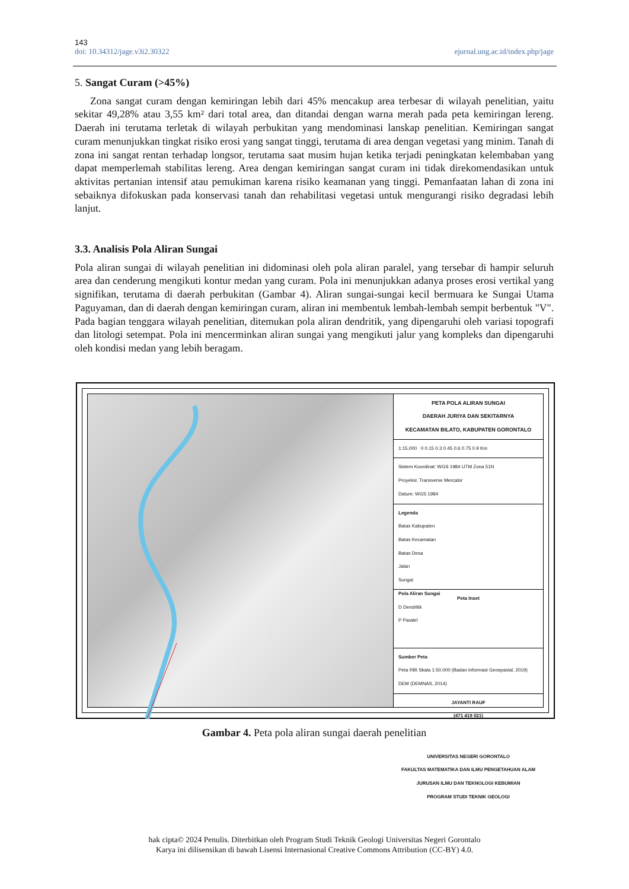143
doi: 10.34312/jage.v3i2.30322 ejurnal.ung.ac.id/index.php/jage
5. Sangat Curam (>45%)
Zona sangat curam dengan kemiringan lebih dari 45% mencakup area terbesar di wilayah penelitian, yaitu sekitar 49,28% atau 3,55 km² dari total area, dan ditandai dengan warna merah pada peta kemiringan lereng. Daerah ini terutama terletak di wilayah perbukitan yang mendominasi lanskap penelitian. Kemiringan sangat curam menunjukkan tingkat risiko erosi yang sangat tinggi, terutama di area dengan vegetasi yang minim. Tanah di zona ini sangat rentan terhadap longsor, terutama saat musim hujan ketika terjadi peningkatan kelembaban yang dapat memperlemah stabilitas lereng. Area dengan kemiringan sangat curam ini tidak direkomendasikan untuk aktivitas pertanian intensif atau pemukiman karena risiko keamanan yang tinggi. Pemanfaatan lahan di zona ini sebaiknya difokuskan pada konservasi tanah dan rehabilitasi vegetasi untuk mengurangi risiko degradasi lebih lanjut.
3.3. Analisis Pola Aliran Sungai
Pola aliran sungai di wilayah penelitian ini didominasi oleh pola aliran paralel, yang tersebar di hampir seluruh area dan cenderung mengikuti kontur medan yang curam. Pola ini menunjukkan adanya proses erosi vertikal yang signifikan, terutama di daerah perbukitan (Gambar 4). Aliran sungai-sungai kecil bermuara ke Sungai Utama Paguyaman, dan di daerah dengan kemiringan curam, aliran ini membentuk lembah-lembah sempit berbentuk "V". Pada bagian tenggara wilayah penelitian, ditemukan pola aliran dendritik, yang dipengaruhi oleh variasi topografi dan litologi setempat. Pola ini mencerminkan aliran sungai yang mengikuti jalur yang kompleks dan dipengaruhi oleh kondisi medan yang lebih beragam.
PETA POLA ALIRAN SUNGAI
DAERAH JURIYA DAN SEKITARNYA
KECAMATAN BILATO, KABUPATEN GORONTALO
1:15,000 0 0.15 0.3 0.45 0.6 0.75 0.9 Km
Sistem Koordinat: WGS 1984 UTM Zona 51N
Proyeksi: Transverse Mercator
Datum: WGS 1984
Legenda
Batas Kabupaten
Batas Kecamatan
Batas Desa
Jalan
Sungai
Pola Aliran Sungai
D Dendritik
P Paralel
Peta Inset
Sumber Peta
Peta RBI Skala 1:50.000 (Badan Informasi Geospasial, 2019)
DEM (DEMNAS, 2014)
JAYANTI RAUF
(471 419 021)
UNIVERSITAS NEGERI GORONTALO
FAKULTAS MATEMATIKA DAN ILMU PENGETAHUAN ALAM
JURUSAN ILMU DAN TEKNOLOGI KEBUMIAN
PROGRAM STUDI TEKNIK GEOLOGI
Gambar 4. Peta pola aliran sungai daerah penelitian
hak cipta© 2024 Penulis. Diterbitkan oleh Program Studi Teknik Geologi Universitas Negeri Gorontalo
Karya ini dilisensikan di bawah Lisensi Internasional Creative Commons Attribution (CC-BY) 4.0.